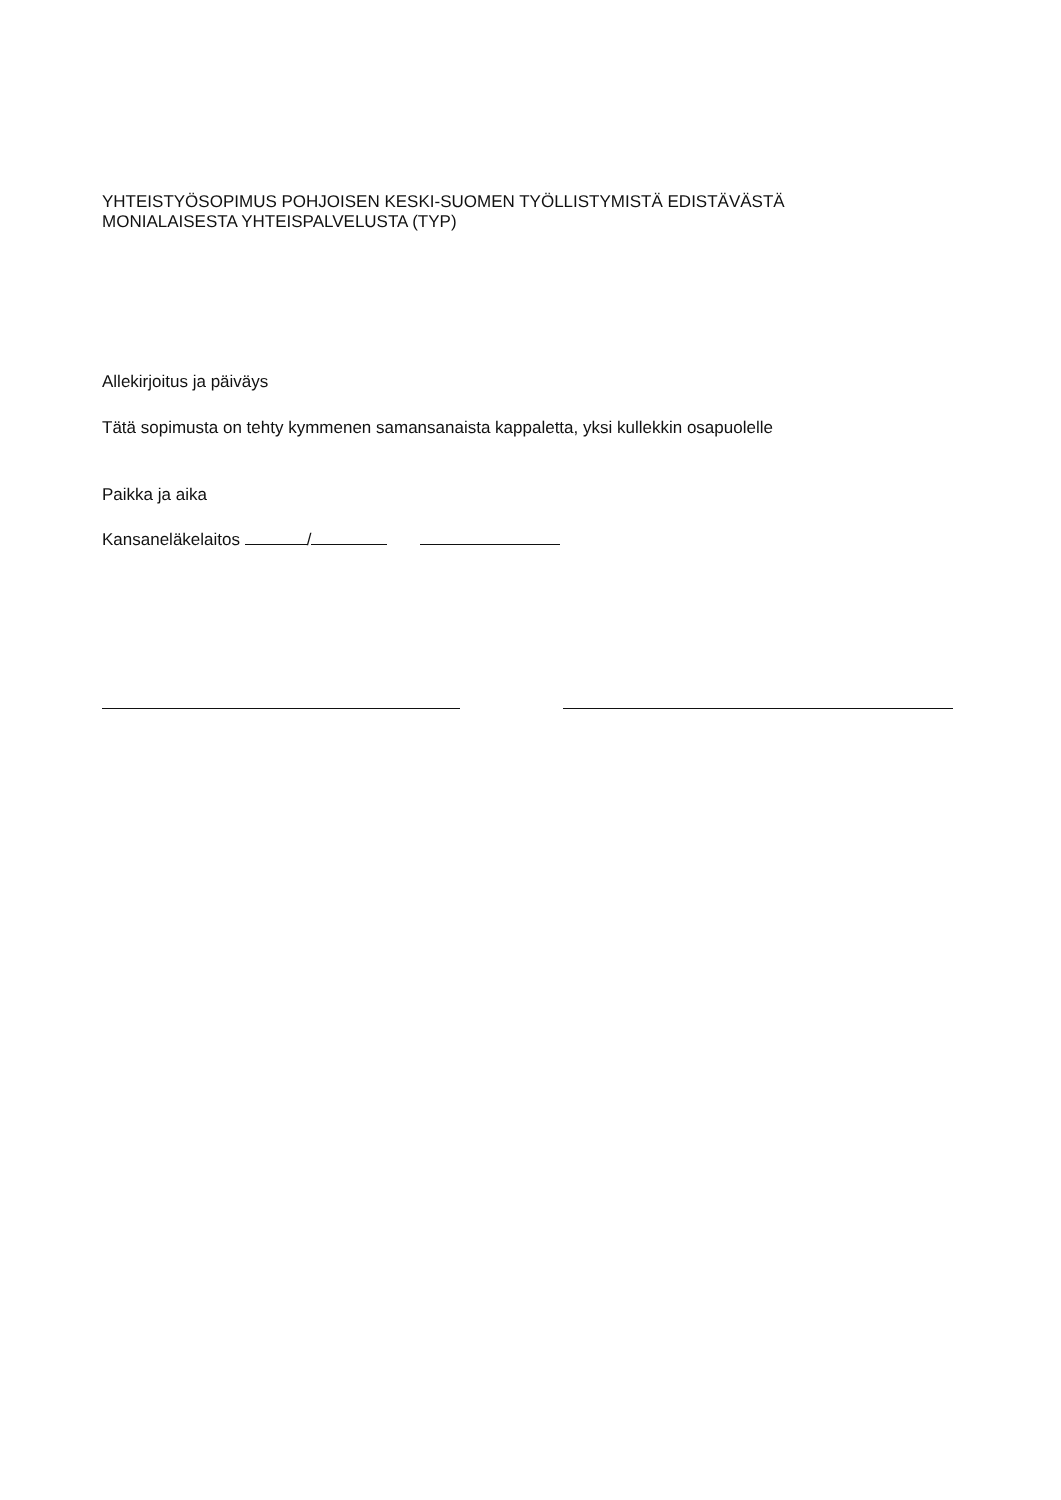YHTEISTYÖSOPIMUS POHJOISEN KESKI-SUOMEN TYÖLLISTYMISTÄ EDISTÄVÄSTÄ
MONIALAISESTA YHTEISPALVELUSTA (TYP)
Allekirjoitus ja päiväys
Tätä sopimusta on tehty kymmenen samansanaista kappaletta, yksi kullekkin osapuolelle
Paikka ja aika
Kansaneläkelaitos /